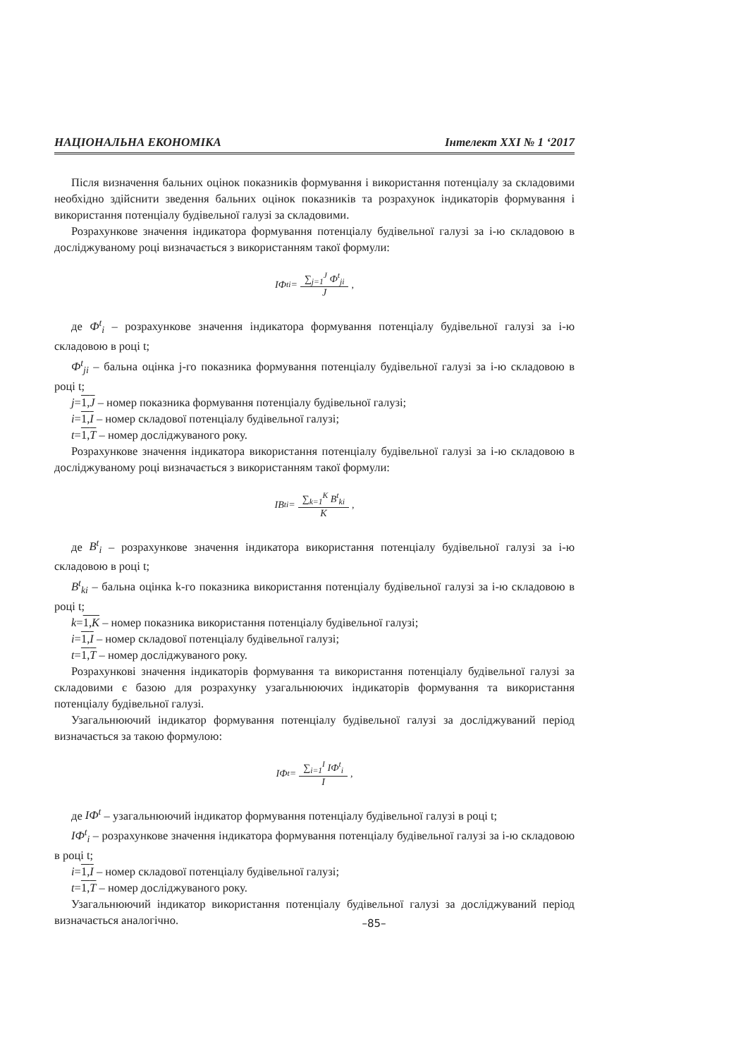НАЦІОНАЛЬНА ЕКОНОМІКА Інтелект XXI № 1 ‘2017
Після визначення бальних оцінок показників формування і використання потенціалу за складовими необхідно здійснити зведення бальних оцінок показників та розрахунок індикаторів формування і використання потенціалу будівельної галузі за складовими.
Розрахункове значення індикатора формування потенціалу будівельної галузі за і-ю складовою в досліджуваному році визначається з використанням такої формули:
IФ<sup>t</sup><sub>i</sub> = ∑<sub>j=1</sub><sup>J</sup> Ф<sup>t</sup><sub>ji</sub> J ,
де Ф<sup>t</sup><sub>i</sub> – розрахункове значення індикатора формування потенціалу будівельної галузі за і-ю складовою в році t;
Ф<sup>t</sup><sub>ji</sub> – бальна оцінка j-го показника формування потенціалу будівельної галузі за і-ю складовою в році t;
j=1,J – номер показника формування потенціалу будівельної галузі;
i=1,I – номер складової потенціалу будівельної галузі;
t=1,T – номер досліджуваного року.
Розрахункове значення індикатора використання потенціалу будівельної галузі за і-ю складовою в досліджуваному році визначається з використанням такої формули:
IB<sup>t</sup><sub>i</sub> = ∑<sub>k=1</sub><sup>K</sup> B<sup>t</sup><sub>ki</sub> K ,
де B<sup>t</sup><sub>i</sub> – розрахункове значення індикатора використання потенціалу будівельної галузі за і-ю складовою в році t;
B<sup>t</sup><sub>ki</sub> – бальна оцінка k-го показника використання потенціалу будівельної галузі за і-ю складовою в році t;
k=1,K – номер показника використання потенціалу будівельної галузі;
i=1,I – номер складової потенціалу будівельної галузі;
t=1,T – номер досліджуваного року.
Розрахункові значення індикаторів формування та використання потенціалу будівельної галузі за складовими є базою для розрахунку узагальнюючих індикаторів формування та використання потенціалу будівельної галузі.
Узагальнюючий індикатор формування потенціалу будівельної галузі за досліджуваний період визначається за такою формулою:
IФ<sup>t</sup> = ∑<sub>i=1</sub><sup>I</sup> IФ<sup>t</sup><sub>i</sub> I ,
де IФ<sup>t</sup> – узагальнюючий індикатор формування потенціалу будівельної галузі в році t;
IФ<sup>t</sup><sub>i</sub> – розрахункове значення індикатора формування потенціалу будівельної галузі за і-ю складовою в році t;
i=1,I – номер складової потенціалу будівельної галузі;
t=1,T – номер досліджуваного року.
Узагальнюючий індикатор використання потенціалу будівельної галузі за досліджуваний період визначається аналогічно.
–85–